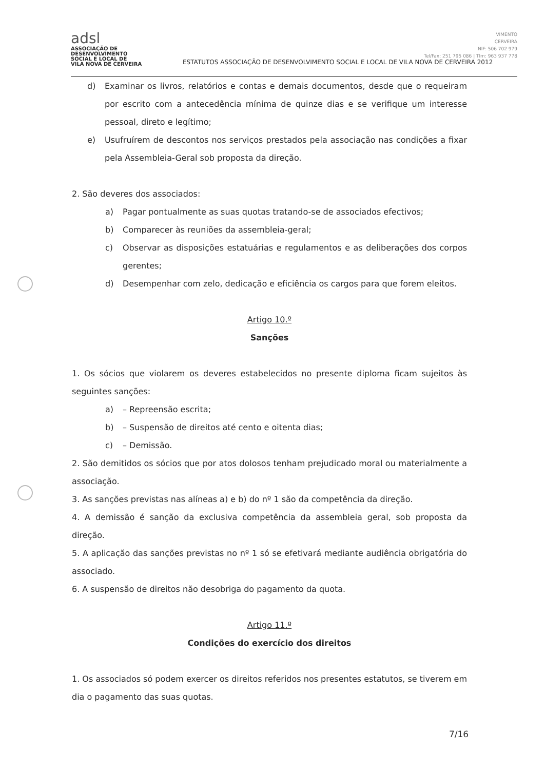adsl
ASSOCIAÇÃO DE
DESENVOLVIMENTO
SOCIAL E LOCAL DE
VILA NOVA DE CERVEIRA
ESTATUTOS ASSOCIAÇÃO DE DESENVOLVIMENTO SOCIAL E LOCAL DE VILA NOVA DE CERVEIRA 2012
VIMENTO
CERVEIRA
NIF: 506 702 979
Tel/Fax: 251 795 086 | Tlm: 963 937 778
d) Examinar os livros, relatórios e contas e demais documentos, desde que o requeiram por escrito com a antecedência mínima de quinze dias e se verifique um interesse pessoal, direto e legítimo;
e) Usufruírem de descontos nos serviços prestados pela associação nas condições a fixar pela Assembleia-Geral sob proposta da direção.
2. São deveres dos associados:
a) Pagar pontualmente as suas quotas tratando-se de associados efectivos;
b) Comparecer às reuniões da assembleia-geral;
c) Observar as disposições estatuárias e regulamentos e as deliberações dos corpos gerentes;
d) Desempenhar com zelo, dedicação e eficiência os cargos para que forem eleitos.
Artigo 10.º
Sanções
1. Os sócios que violarem os deveres estabelecidos no presente diploma ficam sujeitos às seguintes sanções:
a) – Repreensão escrita;
b) – Suspensão de direitos até cento e oitenta dias;
c) – Demissão.
2. São demitidos os sócios que por atos dolosos tenham prejudicado moral ou materialmente a associação.
3. As sanções previstas nas alíneas a) e b) do nº 1 são da competência da direção.
4. A demissão é sanção da exclusiva competência da assembleia geral, sob proposta da direção.
5. A aplicação das sanções previstas no nº 1 só se efetivará mediante audiência obrigatória do associado.
6. A suspensão de direitos não desobriga do pagamento da quota.
Artigo 11.º
Condições do exercício dos direitos
1. Os associados só podem exercer os direitos referidos nos presentes estatutos, se tiverem em dia o pagamento das suas quotas.
7/16